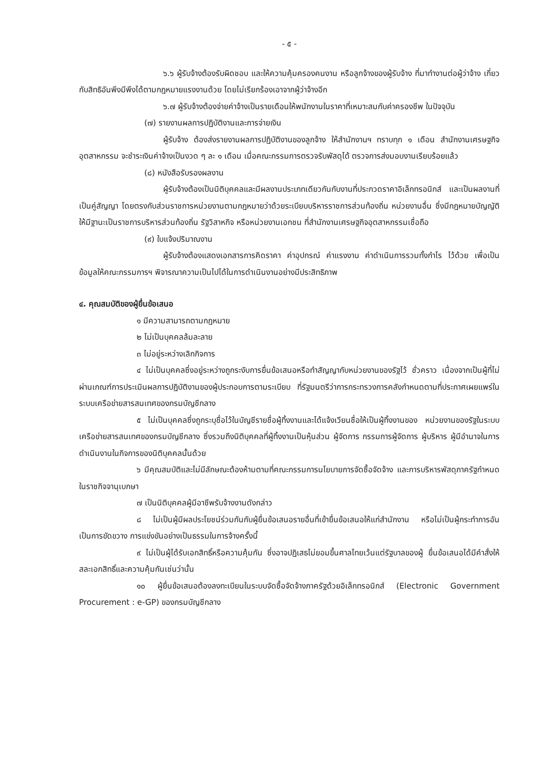- ๕ -
๖.๖ ผู้รับจ้างต้องรับผิดชอบ และให้ความคุ้มครองคนงาน หรือลูกจ้างของผู้รับจ้าง ที่มาทำงานต่อผู้ว่าจ้าง เกี่ยวกับสิทธิอันพึงมีพึงได้ตามกฎหมายแรงงานด้วย โดยไม่เรียกร้องเอาจากผู้ว่าจ้างอีก
๖.๗ ผู้รับจ้างต้องจ่ายค่าจ้างเป็นรายเดือนให้พนักงานในราคาที่เหมาะสมกับค่าครองชีพ ในปัจจุบัน
(๗) รายงานผลการปฏิบัติงานและการจ่ายเงิน
ผู้รับจ้าง ต้องส่งรายงานผลการปฏิบัติงานของลูกจ้าง ให้สำนักงานฯ ทราบทุก ๑ เดือน สำนักงานเศรษฐกิจอุตสาหกรรม จะชำระเงินค่าจ้างเป็นงวด ๆ ละ ๑ เดือน เมื่อคณะกรรมการตรวจรับพัสดุได้ ตรวจการส่งมอบงานเรียบร้อยแล้ว
(๘) หนังสือรับรองผลงาน
ผู้รับจ้างต้องเป็นนิติบุคคลและมีผลงานประเภทเดียวกันกับงานที่ประกวดราคาอิเล็กทรอนิกส์ และเป็นผลงานที่เป็นคู่สัญญา โดยตรงกับส่วนราชการหน่วยงานตามกฎหมายว่าด้วยระเบียบบริหารราชการส่วนท้องถิ่น หน่วยงานอื่น ซึ่งมีกฎหมายบัญญัติให้มีฐานะเป็นราชการบริหารส่วนท้องถิ่น รัฐวิสาหกิจ หรือหน่วยงานเอกชน ที่สำนักงานเศรษฐกิจอุตสาหกรรมเชื่อถือ
(๙) ใบแจ้งปริมาณงาน
ผู้รับจ้างต้องแสดงเอกสารการคิดราคา ค่าอุปกรณ์ ค่าแรงงาน ค่าดำเนินการรวมทั้งกำไร ไว้ด้วย เพื่อเป็นข้อมูลให้คณะกรรมการฯ พิจารณาความเป็นไปได้ในการดำเนินงานอย่างมีประสิทธิภาพ
๔. คุณสมบัติของผู้ยื่นข้อเสนอ
๑ มีความสามารถตามกฎหมาย
๒ ไม่เป็นบุคคลล้มละลาย
๓ ไม่อยู่ระหว่างเลิกกิจการ
๔ ไม่เป็นบุคคลซึ่งอยู่ระหว่างถูกระงับการยื่นข้อเสนอหรือทำสัญญากับหน่วยงานของรัฐไว้ ชั่วคราว เนื่องจากเป็นผู้ที่ไม่ผ่านเกณฑ์การประเมินผลการปฏิบัติงานของผู้ประกอบการตามระเบียบ ที่รัฐมนตรีว่าการกระทรวงการคลังกำหนดตามที่ประกาศเผยแพร่ในระบบเครือข่ายสารสนเทศของกรมบัญชีกลาง
๕ ไม่เป็นบุคคลซึ่งถูกระบุชื่อไว้ในบัญชีรายชื่อผู้ทิ้งงานและได้แจ้งเวียนชื่อให้เป็นผู้ทิ้งงานของ หน่วยงานของรัฐในระบบเครือข่ายสารสนเทศของกรมบัญชีกลาง ซึ่งรวมถึงนิติบุคคลที่ผู้ทิ้งงานเป็นหุ้นส่วน ผู้จัดการ กรรมการผู้จัดการ ผู้บริหาร ผู้มีอำนาจในการดำเนินงานในกิจการของนิติบุคคลนั้นด้วย
๖ มีคุณสมบัติและไม่มีลักษณะต้องห้ามตามที่คณะกรรมการนโยบายการจัดซื้อจัดจ้าง และการบริหารพัสดุภาครัฐกำหนดในราชกิจจานุเบกษา
๗ เป็นนิติบุคคลผู้มีอาชีพรับจ้างงานดังกล่าว
๘ ไม่เป็นผู้มีผลประโยชน์ร่วมกันกับผู้ยื่นข้อเสนอรายอื่นที่เข้ายื่นข้อเสนอให้แก่สำนักงาน หรือไม่เป็นผู้กระทำการอันเป็นการขัดขวาง การแข่งขันอย่างเป็นธรรมในการจ้างครั้งนี้
๙ ไม่เป็นผู้ได้รับเอกสิทธิ์หรือความคุ้มกัน ซึ่งอาจปฏิเสธไม่ยอมขึ้นศาลไทยเว้นแต่รัฐบาลของผู้ ยื่นข้อเสนอได้มีคำสั่งให้สละเอกสิทธิ์และความคุ้มกันเช่นว่านั้น
๑๐ ผู้ยื่นข้อเสนอต้องลงทะเบียนในระบบจัดซื้อจัดจ้างภาครัฐด้วยอิเล็กทรอนิกส์ (Electronic Government Procurement : e-GP) ของกรมบัญชีกลาง